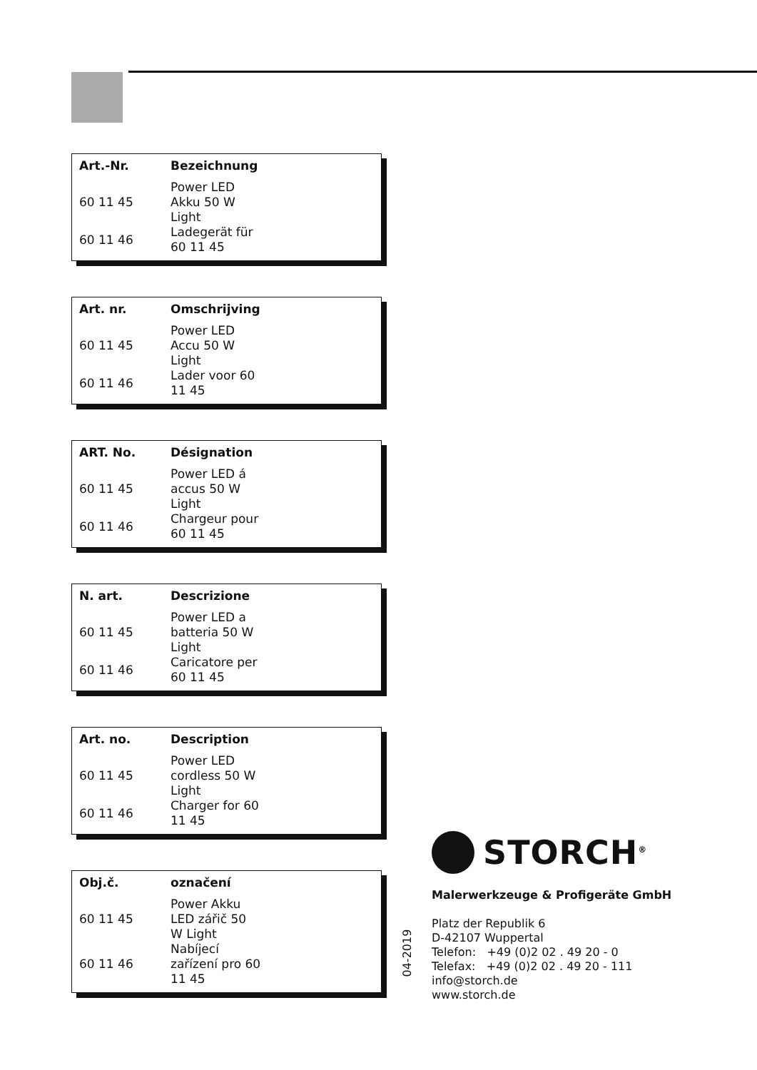| Art.-Nr. | Bezeichnung |
| --- | --- |
| 60 11 45 | Power LED Akku 50 W Light |
| 60 11 46 | Ladegerät für 60 11 45 |
| Art. nr. | Omschrijving |
| --- | --- |
| 60 11 45 | Power LED Accu 50 W Light |
| 60 11 46 | Lader voor 60 11 45 |
| ART. No. | Désignation |
| --- | --- |
| 60 11 45 | Power LED á accus 50 W Light |
| 60 11 46 | Chargeur pour 60 11 45 |
| N. art. | Descrizione |
| --- | --- |
| 60 11 45 | Power LED a batteria 50 W Light |
| 60 11 46 | Caricatore per 60 11 45 |
| Art. no. | Description |
| --- | --- |
| 60 11 45 | Power LED cordless 50 W Light |
| 60 11 46 | Charger for 60 11 45 |
| Obj.č. | označení |
| --- | --- |
| 60 11 45 | Power Akku LED zářič 50 W Light |
| 60 11 46 | Nabíjecí zařízení pro 60 11 45 |
STORCH<sup>®</sup>
Malerwerkzeuge & Profigeräte GmbH
Platz der Republik 6
D-42107 Wuppertal
Telefon: +49 (0)2 02 . 49 20 - 0
Telefax: +49 (0)2 02 . 49 20 - 111
info@storch.de
www.storch.de
04-2019